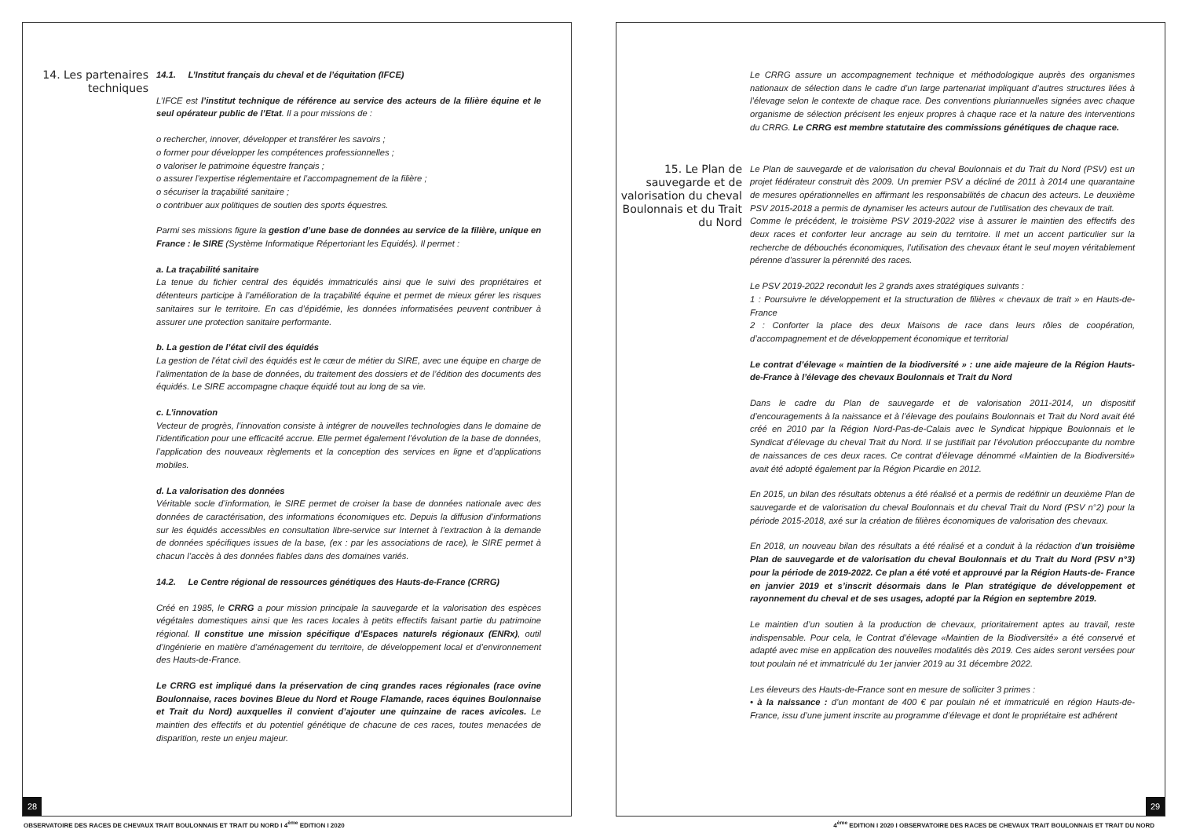14. Les partenaires techniques
14.1. L’Institut français du cheval et de l’équitation (IFCE)
L’IFCE est l’institut technique de référence au service des acteurs de la filière équine et le seul opérateur public de l’Etat. Il a pour missions de :
o rechercher, innover, développer et transférer les savoirs ;
o former pour développer les compétences professionnelles ;
o valoriser le patrimoine équestre français ;
o assurer l’expertise réglementaire et l’accompagnement de la filière ;
o sécuriser la traçabilité sanitaire ;
o contribuer aux politiques de soutien des sports équestres.
Parmi ses missions figure la gestion d’une base de données au service de la filière, unique en France : le SIRE (Système Informatique Répertoriant les Equidés). Il permet :
a. La traçabilité sanitaire
La tenue du fichier central des équidés immatriculés ainsi que le suivi des propriétaires et détenteurs participe à l’amélioration de la traçabilité équine et permet de mieux gérer les risques sanitaires sur le territoire. En cas d’épidémie, les données informatisées peuvent contribuer à assurer une protection sanitaire performante.
b. La gestion de l’état civil des équidés
La gestion de l’état civil des équidés est le cœur de métier du SIRE, avec une équipe en charge de l’alimentation de la base de données, du traitement des dossiers et de l’édition des documents des équidés. Le SIRE accompagne chaque équidé tout au long de sa vie.
c. L’innovation
Vecteur de progrès, l’innovation consiste à intégrer de nouvelles technologies dans le domaine de l’identification pour une efficacité accrue. Elle permet également l’évolution de la base de données, l’application des nouveaux règlements et la conception des services en ligne et d’applications mobiles.
d. La valorisation des données
Véritable socle d’information, le SIRE permet de croiser la base de données nationale avec des données de caractérisation, des informations économiques etc. Depuis la diffusion d’informations sur les équidés accessibles en consultation libre-service sur Internet à l’extraction à la demande de données spécifiques issues de la base, (ex : par les associations de race), le SIRE permet à chacun l’accès à des données fiables dans des domaines variés.
14.2. Le Centre régional de ressources génétiques des Hauts-de-France (CRRG)
Créé en 1985, le CRRG a pour mission principale la sauvegarde et la valorisation des espèces végétales domestiques ainsi que les races locales à petits effectifs faisant partie du patrimoine régional. Il constitue une mission spécifique d’Espaces naturels régionaux (ENRx), outil d’ingénierie en matière d’aménagement du territoire, de développement local et d’environnement des Hauts-de-France.
Le CRRG est impliqué dans la préservation de cinq grandes races régionales (race ovine Boulonnaise, races bovines Bleue du Nord et Rouge Flamande, races équines Boulonnaise et Trait du Nord) auxquelles il convient d’ajouter une quinzaine de races avicoles. Le maintien des effectifs et du potentiel génétique de chacune de ces races, toutes menacées de disparition, reste un enjeu majeur.
28
OBSERVATOIRE DES RACES DE CHEVAUX TRAIT BOULONNAIS ET TRAIT DU NORD I 4<sup>ème</sup> EDITION I 2020
Le CRRG assure un accompagnement technique et méthodologique auprès des organismes nationaux de sélection dans le cadre d’un large partenariat impliquant d’autres structures liées à l’élevage selon le contexte de chaque race. Des conventions pluriannuelles signées avec chaque organisme de sélection précisent les enjeux propres à chaque race et la nature des interventions du CRRG. Le CRRG est membre statutaire des commissions génétiques de chaque race.
15. Le Plan de sauvegarde et de valorisation du cheval Boulonnais et du Trait du Nord
Le Plan de sauvegarde et de valorisation du cheval Boulonnais et du Trait du Nord (PSV) est un projet fédérateur construit dès 2009. Un premier PSV a décliné de 2011 à 2014 une quarantaine de mesures opérationnelles en affirmant les responsabilités de chacun des acteurs. Le deuxième PSV 2015-2018 a permis de dynamiser les acteurs autour de l’utilisation des chevaux de trait.
Comme le précédent, le troisième PSV 2019-2022 vise à assurer le maintien des effectifs des deux races et conforter leur ancrage au sein du territoire. Il met un accent particulier sur la recherche de débouchés économiques, l’utilisation des chevaux étant le seul moyen véritablement pérenne d’assurer la pérennité des races.
Le PSV 2019-2022 reconduit les 2 grands axes stratégiques suivants :
1 : Poursuivre le développement et la structuration de filières « chevaux de trait » en Hauts-de-France
2 : Conforter la place des deux Maisons de race dans leurs rôles de coopération, d’accompagnement et de développement économique et territorial
Le contrat d’élevage « maintien de la biodiversité » : une aide majeure de la Région Hauts-de-France à l’élevage des chevaux Boulonnais et Trait du Nord
Dans le cadre du Plan de sauvegarde et de valorisation 2011-2014, un dispositif d’encouragements à la naissance et à l’élevage des poulains Boulonnais et Trait du Nord avait été créé en 2010 par la Région Nord-Pas-de-Calais avec le Syndicat hippique Boulonnais et le Syndicat d’élevage du cheval Trait du Nord. Il se justifiait par l’évolution préoccupante du nombre de naissances de ces deux races. Ce contrat d’élevage dénommé «Maintien de la Biodiversité» avait été adopté également par la Région Picardie en 2012.
En 2015, un bilan des résultats obtenus a été réalisé et a permis de redéfinir un deuxième Plan de sauvegarde et de valorisation du cheval Boulonnais et du cheval Trait du Nord (PSV n°2) pour la période 2015-2018, axé sur la création de filières économiques de valorisation des chevaux.
En 2018, un nouveau bilan des résultats a été réalisé et a conduit à la rédaction d’un troisième Plan de sauvegarde et de valorisation du cheval Boulonnais et du Trait du Nord (PSV n°3) pour la période de 2019-2022. Ce plan a été voté et approuvé par la Région Hauts-de- France en janvier 2019 et s’inscrit désormais dans le Plan stratégique de développement et rayonnement du cheval et de ses usages, adopté par la Région en septembre 2019.
Le maintien d’un soutien à la production de chevaux, prioritairement aptes au travail, reste indispensable. Pour cela, le Contrat d’élevage «Maintien de la Biodiversité» a été conservé et adapté avec mise en application des nouvelles modalités dès 2019. Ces aides seront versées pour tout poulain né et immatriculé du 1er janvier 2019 au 31 décembre 2022.
Les éleveurs des Hauts-de-France sont en mesure de solliciter 3 primes :
• à la naissance : d’un montant de 400 € par poulain né et immatriculé en région Hauts-de-France, issu d’une jument inscrite au programme d’élevage et dont le propriétaire est adhérent
29
4<sup>ème</sup> EDITION I 2020 I OBSERVATOIRE DES RACES DE CHEVAUX TRAIT BOULONNAIS ET TRAIT DU NORD